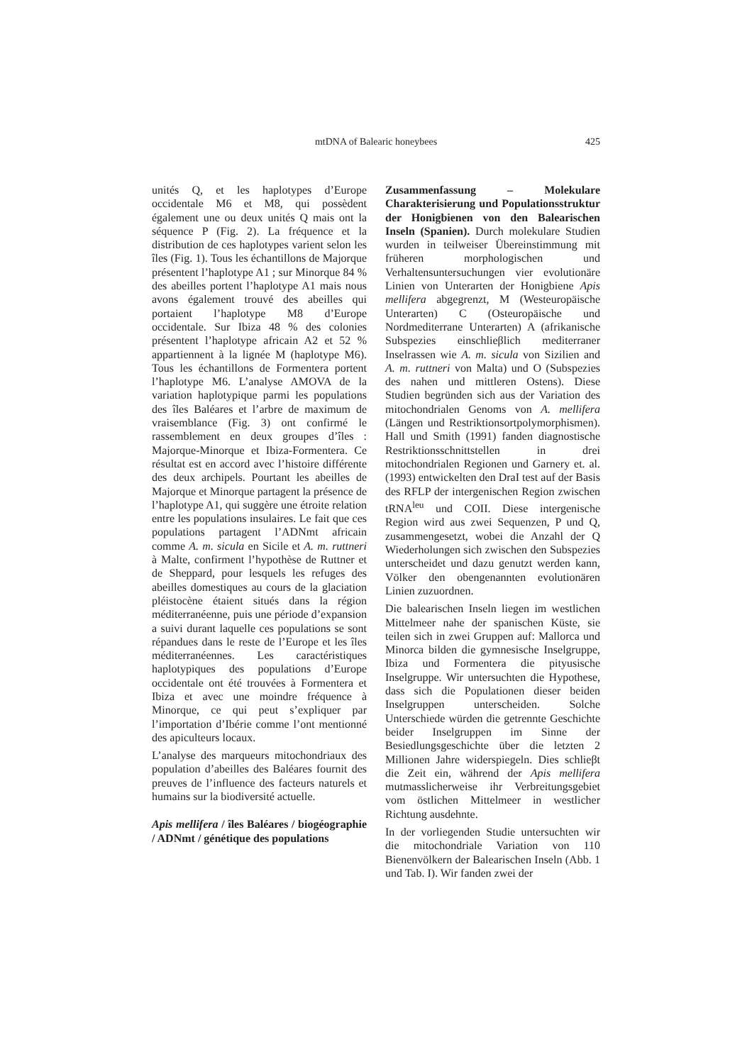mtDNA of Balearic honeybees
425
unités Q, et les haplotypes d’Europe occidentale M6 et M8, qui possèdent également une ou deux unités Q mais ont la séquence P (Fig. 2). La fréquence et la distribution de ces haplotypes varient selon les îles (Fig. 1). Tous les échantillons de Majorque présentent l’haplotype A1 ; sur Minorque 84 % des abeilles portent l’haplotype A1 mais nous avons également trouvé des abeilles qui portaient l’haplotype M8 d’Europe occidentale. Sur Ibiza 48 % des colonies présentent l’haplotype africain A2 et 52 % appartiennent à la lignée M (haplotype M6). Tous les échantillons de Formentera portent l’haplotype M6. L’analyse AMOVA de la variation haplotypique parmi les populations des îles Baléares et l’arbre de maximum de vraisemblance (Fig. 3) ont confirmé le rassemblement en deux groupes d’îles : Majorque-Minorque et Ibiza-Formentera. Ce résultat est en accord avec l’histoire différente des deux archipels. Pourtant les abeilles de Majorque et Minorque partagent la présence de l’haplotype A1, qui suggère une étroite relation entre les populations insulaires. Le fait que ces populations partagent l’ADNmt africain comme A. m. sicula en Sicile et A. m. ruttneri à Malte, confirment l’hypothèse de Ruttner et de Sheppard, pour lesquels les refuges des abeilles domestiques au cours de la glaciation pléistocène étaient situés dans la région méditerranéenne, puis une période d’expansion a suivi durant laquelle ces populations se sont répandues dans le reste de l’Europe et les îles méditerranéennes. Les caractéristiques haplotypiques des populations d’Europe occidentale ont été trouvées à Formentera et Ibiza et avec une moindre fréquence à Minorque, ce qui peut s’expliquer par l’importation d’Ibérie comme l’ont mentionné des apiculteurs locaux.
L’analyse des marqueurs mitochondriaux des population d’abeilles des Baléares fournit des preuves de l’influence des facteurs naturels et humains sur la biodiversité actuelle.
Apis mellifera / îles Baléares / biogéographie / ADNmt / génétique des populations
Zusammenfassung – Molekulare Charakterisierung und Populationsstruktur der Honigbienen von den Balearischen Inseln (Spanien). Durch molekulare Studien wurden in teilweiser Übereinstimmung mit früheren morphologischen und Verhaltensuntersuchungen vier evolutionäre Linien von Unterarten der Honigbiene Apis mellifera abgegrenzt, M (Westeuropäische Unterarten) C (Osteuropäische und Nordmediterrane Unterarten) A (afrikanische Subspezies einschlieβlich mediterraner Inselrassen wie A. m. sicula von Sizilien and A. m. ruttneri von Malta) und O (Subspezies des nahen und mittleren Ostens). Diese Studien begründen sich aus der Variation des mitochondrialen Genoms von A. mellifera (Längen und Restriktionsortpolymorphismen). Hall und Smith (1991) fanden diagnostische Restriktionsschnittstellen in drei mitochondrialen Regionen und Garnery et. al. (1993) entwickelten den DraI test auf der Basis des RFLP der intergenischen Region zwischen tRNA<sup>leu</sup> und COII. Diese intergenische Region wird aus zwei Sequenzen, P und Q, zusammengesetzt, wobei die Anzahl der Q Wiederholungen sich zwischen den Subspezies unterscheidet und dazu genutzt werden kann, Völker den obengenannten evolutionären Linien zuzuordnen.
Die balearischen Inseln liegen im westlichen Mittelmeer nahe der spanischen Küste, sie teilen sich in zwei Gruppen auf: Mallorca und Minorca bilden die gymnesische Inselgruppe, Ibiza und Formentera die pityusische Inselgruppe. Wir untersuchten die Hypothese, dass sich die Populationen dieser beiden Inselgruppen unterscheiden. Solche Unterschiede würden die getrennte Geschichte beider Inselgruppen im Sinne der Besiedlungsgeschichte über die letzten 2 Millionen Jahre widerspiegeln. Dies schlieβt die Zeit ein, während der Apis mellifera mutmasslicherweise ihr Verbreitungsgebiet vom östlichen Mittelmeer in westlicher Richtung ausdehnte.
In der vorliegenden Studie untersuchten wir die mitochondriale Variation von 110 Bienenvölkern der Balearischen Inseln (Abb. 1 und Tab. I). Wir fanden zwei der